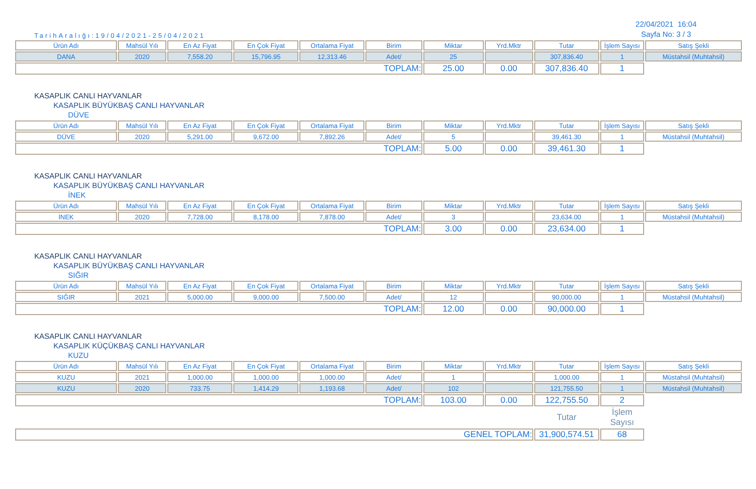TarihAralığı:19/04/2021-25/04/2021
22/04/2021 16:04
Sayfa No: 3 / 3
| Ürün Adı | Mahsül Yılı | En Az Fiyat | En Çok Fiyat | Ortalama Fiyat | Birim | Miktar | Yrd.Mktr | Tutar | İşlem Sayısı | Satış Şekli |
| --- | --- | --- | --- | --- | --- | --- | --- | --- | --- | --- |
| DANA | 2020 | 7,558.20 | 15,796.95 | 12,313.46 | Adet/ | 25 | | 307,836.40 | 1 | Müstahsil (Muhtahsil) |
| TOPLAM: | | | | | | 25.00 | 0.00 | 307,836.40 | 1 | |
KASAPLIK CANLI HAYVANLAR
KASAPLIK BÜYÜKBAŞ CANLI HAYVANLAR
DÜVE
| Ürün Adı | Mahsül Yılı | En Az Fiyat | En Çok Fiyat | Ortalama Fiyat | Birim | Miktar | Yrd.Mktr | Tutar | İşlem Sayısı | Satış Şekli |
| --- | --- | --- | --- | --- | --- | --- | --- | --- | --- | --- |
| DÜVE | 2020 | 5,291.00 | 9,672.00 | 7,892.26 | Adet/ | 5 | | 39,461.30 | 1 | Müstahsil (Muhtahsil) |
| TOPLAM: | | | | | | 5.00 | 0.00 | 39,461.30 | 1 | |
KASAPLIK CANLI HAYVANLAR
KASAPLIK BÜYÜKBAŞ CANLI HAYVANLAR
İNEK
| Ürün Adı | Mahsül Yılı | En Az Fiyat | En Çok Fiyat | Ortalama Fiyat | Birim | Miktar | Yrd.Mktr | Tutar | İşlem Sayısı | Satış Şekli |
| --- | --- | --- | --- | --- | --- | --- | --- | --- | --- | --- |
| İNEK | 2020 | 7,728.00 | 8,178.00 | 7,878.00 | Adet/ | 3 | | 23,634.00 | 1 | Müstahsil (Muhtahsil) |
| TOPLAM: | | | | | | 3.00 | 0.00 | 23,634.00 | 1 | |
KASAPLIK CANLI HAYVANLAR
KASAPLIK BÜYÜKBAŞ CANLI HAYVANLAR
SIĞIR
| Ürün Adı | Mahsül Yılı | En Az Fiyat | En Çok Fiyat | Ortalama Fiyat | Birim | Miktar | Yrd.Mktr | Tutar | İşlem Sayısı | Satış Şekli |
| --- | --- | --- | --- | --- | --- | --- | --- | --- | --- | --- |
| SIĞIR | 2021 | 5,000.00 | 9,000.00 | 7,500.00 | Adet/ | 12 | | 90,000.00 | 1 | Müstahsil (Muhtahsil) |
| TOPLAM: | | | | | | 12.00 | 0.00 | 90,000.00 | 1 | |
KASAPLIK CANLI HAYVANLAR
KASAPLIK KÜÇÜKBAŞ CANLI HAYVANLAR
KUZU
| Ürün Adı | Mahsül Yılı | En Az Fiyat | En Çok Fiyat | Ortalama Fiyat | Birim | Miktar | Yrd.Mktr | Tutar | İşlem Sayısı | Satış Şekli |
| --- | --- | --- | --- | --- | --- | --- | --- | --- | --- | --- |
| KUZU | 2021 | 1,000.00 | 1,000.00 | 1,000.00 | Adet/ | 1 | | 1,000.00 | 1 | Müstahsil (Muhtahsil) |
| KUZU | 2020 | 733.75 | 1,414.29 | 1,193.68 | Adet/ | 102 | | 121,755.50 | 1 | Müstahsil (Muhtahsil) |
| TOPLAM: | | | | | | 103.00 | 0.00 | 122,755.50 | 2 | |
| | | | | | | | | Tutar | İşlem Sayısı | |
| GENEL TOPLAM: | | | | | | | | 31,900,574.51 | 68 | |